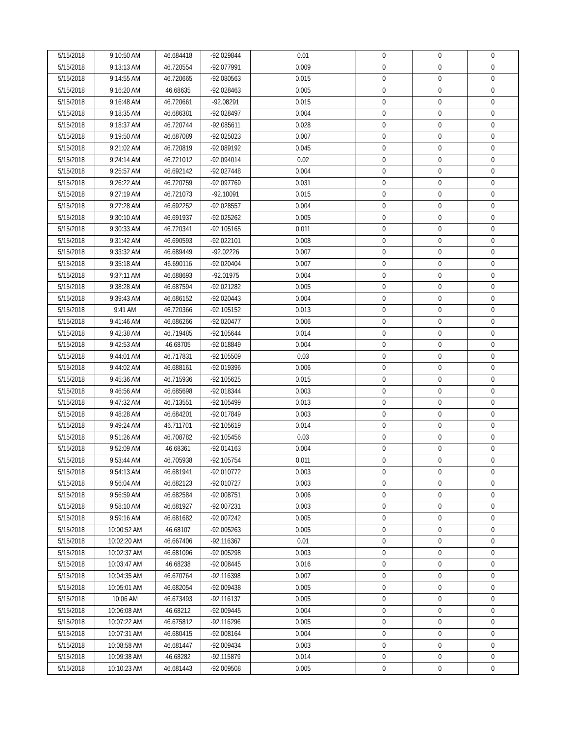| 5/15/2018 | 9:10:50 AM | 46.684418 | -92.029844 | 0.01 | 0 | 0 | 0 |
| 5/15/2018 | 9:13:13 AM | 46.720554 | -92.077991 | 0.009 | 0 | 0 | 0 |
| 5/15/2018 | 9:14:55 AM | 46.720665 | -92.080563 | 0.015 | 0 | 0 | 0 |
| 5/15/2018 | 9:16:20 AM | 46.68635 | -92.028463 | 0.005 | 0 | 0 | 0 |
| 5/15/2018 | 9:16:48 AM | 46.720661 | -92.08291 | 0.015 | 0 | 0 | 0 |
| 5/15/2018 | 9:18:35 AM | 46.686381 | -92.028497 | 0.004 | 0 | 0 | 0 |
| 5/15/2018 | 9:18:37 AM | 46.720744 | -92.085611 | 0.028 | 0 | 0 | 0 |
| 5/15/2018 | 9:19:50 AM | 46.687089 | -92.025023 | 0.007 | 0 | 0 | 0 |
| 5/15/2018 | 9:21:02 AM | 46.720819 | -92.089192 | 0.045 | 0 | 0 | 0 |
| 5/15/2018 | 9:24:14 AM | 46.721012 | -92.094014 | 0.02 | 0 | 0 | 0 |
| 5/15/2018 | 9:25:57 AM | 46.692142 | -92.027448 | 0.004 | 0 | 0 | 0 |
| 5/15/2018 | 9:26:22 AM | 46.720759 | -92.097769 | 0.031 | 0 | 0 | 0 |
| 5/15/2018 | 9:27:19 AM | 46.721073 | -92.10091 | 0.015 | 0 | 0 | 0 |
| 5/15/2018 | 9:27:28 AM | 46.692252 | -92.028557 | 0.004 | 0 | 0 | 0 |
| 5/15/2018 | 9:30:10 AM | 46.691937 | -92.025262 | 0.005 | 0 | 0 | 0 |
| 5/15/2018 | 9:30:33 AM | 46.720341 | -92.105165 | 0.011 | 0 | 0 | 0 |
| 5/15/2018 | 9:31:42 AM | 46.690593 | -92.022101 | 0.008 | 0 | 0 | 0 |
| 5/15/2018 | 9:33:32 AM | 46.689449 | -92.02226 | 0.007 | 0 | 0 | 0 |
| 5/15/2018 | 9:35:18 AM | 46.690116 | -92.020404 | 0.007 | 0 | 0 | 0 |
| 5/15/2018 | 9:37:11 AM | 46.688693 | -92.01975 | 0.004 | 0 | 0 | 0 |
| 5/15/2018 | 9:38:28 AM | 46.687594 | -92.021282 | 0.005 | 0 | 0 | 0 |
| 5/15/2018 | 9:39:43 AM | 46.686152 | -92.020443 | 0.004 | 0 | 0 | 0 |
| 5/15/2018 | 9:41 AM | 46.720366 | -92.105152 | 0.013 | 0 | 0 | 0 |
| 5/15/2018 | 9:41:46 AM | 46.686266 | -92.020477 | 0.006 | 0 | 0 | 0 |
| 5/15/2018 | 9:42:38 AM | 46.719485 | -92.105644 | 0.014 | 0 | 0 | 0 |
| 5/15/2018 | 9:42:53 AM | 46.68705 | -92.018849 | 0.004 | 0 | 0 | 0 |
| 5/15/2018 | 9:44:01 AM | 46.717831 | -92.105509 | 0.03 | 0 | 0 | 0 |
| 5/15/2018 | 9:44:02 AM | 46.688161 | -92.019396 | 0.006 | 0 | 0 | 0 |
| 5/15/2018 | 9:45:36 AM | 46.715936 | -92.105625 | 0.015 | 0 | 0 | 0 |
| 5/15/2018 | 9:46:56 AM | 46.685698 | -92.018344 | 0.003 | 0 | 0 | 0 |
| 5/15/2018 | 9:47:32 AM | 46.713551 | -92.105499 | 0.013 | 0 | 0 | 0 |
| 5/15/2018 | 9:48:28 AM | 46.684201 | -92.017849 | 0.003 | 0 | 0 | 0 |
| 5/15/2018 | 9:49:24 AM | 46.711701 | -92.105619 | 0.014 | 0 | 0 | 0 |
| 5/15/2018 | 9:51:26 AM | 46.708782 | -92.105456 | 0.03 | 0 | 0 | 0 |
| 5/15/2018 | 9:52:09 AM | 46.68361 | -92.014163 | 0.004 | 0 | 0 | 0 |
| 5/15/2018 | 9:53:44 AM | 46.705938 | -92.105754 | 0.011 | 0 | 0 | 0 |
| 5/15/2018 | 9:54:13 AM | 46.681941 | -92.010772 | 0.003 | 0 | 0 | 0 |
| 5/15/2018 | 9:56:04 AM | 46.682123 | -92.010727 | 0.003 | 0 | 0 | 0 |
| 5/15/2018 | 9:56:59 AM | 46.682584 | -92.008751 | 0.006 | 0 | 0 | 0 |
| 5/15/2018 | 9:58:10 AM | 46.681927 | -92.007231 | 0.003 | 0 | 0 | 0 |
| 5/15/2018 | 9:59:16 AM | 46.681682 | -92.007242 | 0.005 | 0 | 0 | 0 |
| 5/15/2018 | 10:00:52 AM | 46.68107 | -92.005263 | 0.005 | 0 | 0 | 0 |
| 5/15/2018 | 10:02:20 AM | 46.667406 | -92.116367 | 0.01 | 0 | 0 | 0 |
| 5/15/2018 | 10:02:37 AM | 46.681096 | -92.005298 | 0.003 | 0 | 0 | 0 |
| 5/15/2018 | 10:03:47 AM | 46.68238 | -92.008445 | 0.016 | 0 | 0 | 0 |
| 5/15/2018 | 10:04:35 AM | 46.670764 | -92.116398 | 0.007 | 0 | 0 | 0 |
| 5/15/2018 | 10:05:01 AM | 46.682054 | -92.009438 | 0.005 | 0 | 0 | 0 |
| 5/15/2018 | 10:06 AM | 46.673493 | -92.116137 | 0.005 | 0 | 0 | 0 |
| 5/15/2018 | 10:06:08 AM | 46.68212 | -92.009445 | 0.004 | 0 | 0 | 0 |
| 5/15/2018 | 10:07:22 AM | 46.675812 | -92.116296 | 0.005 | 0 | 0 | 0 |
| 5/15/2018 | 10:07:31 AM | 46.680415 | -92.008164 | 0.004 | 0 | 0 | 0 |
| 5/15/2018 | 10:08:58 AM | 46.681447 | -92.009434 | 0.003 | 0 | 0 | 0 |
| 5/15/2018 | 10:09:38 AM | 46.68282 | -92.115879 | 0.014 | 0 | 0 | 0 |
| 5/15/2018 | 10:10:23 AM | 46.681443 | -92.009508 | 0.005 | 0 | 0 | 0 |